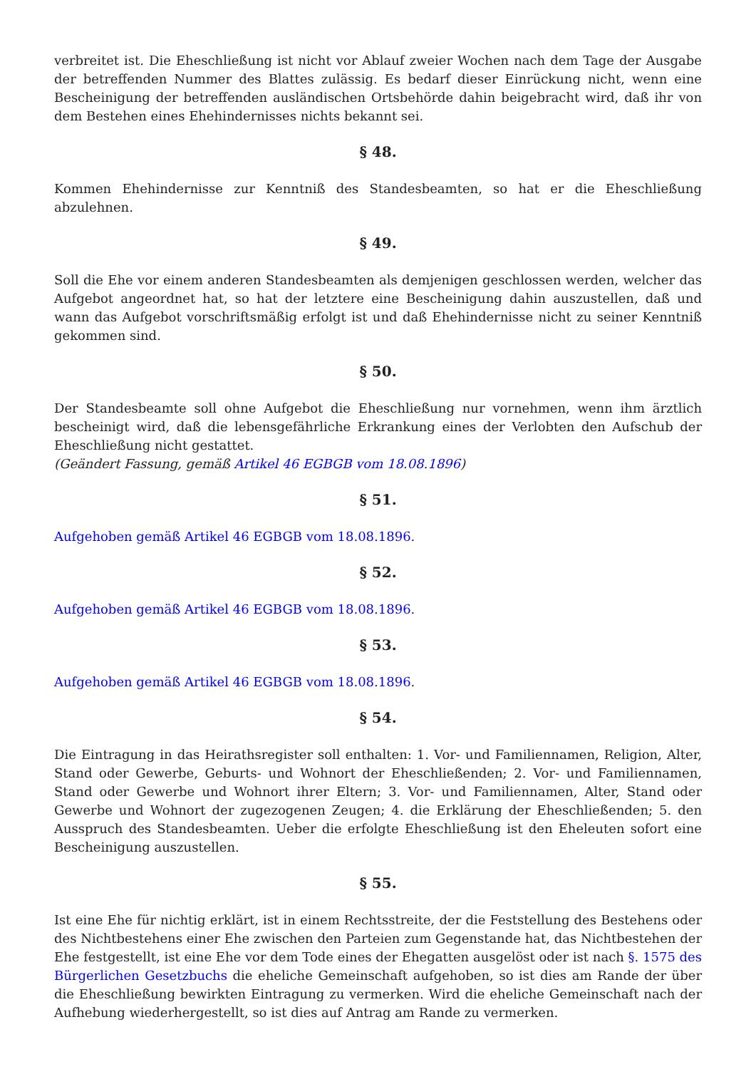verbreitet ist. Die Eheschließung ist nicht vor Ablauf zweier Wochen nach dem Tage der Ausgabe der betreffenden Nummer des Blattes zulässig. Es bedarf dieser Einrückung nicht, wenn eine Bescheinigung der betreffenden ausländischen Ortsbehörde dahin beigebracht wird, daß ihr von dem Bestehen eines Ehehindernisses nichts bekannt sei.
§ 48.
Kommen Ehehindernisse zur Kenntniß des Standesbeamten, so hat er die Eheschließung abzulehnen.
§ 49.
Soll die Ehe vor einem anderen Standesbeamten als demjenigen geschlossen werden, welcher das Aufgebot angeordnet hat, so hat der letztere eine Bescheinigung dahin auszustellen, daß und wann das Aufgebot vorschriftsmäßig erfolgt ist und daß Ehehindernisse nicht zu seiner Kenntniß gekommen sind.
§ 50.
Der Standesbeamte soll ohne Aufgebot die Eheschließung nur vornehmen, wenn ihm ärztlich bescheinigt wird, daß die lebensgefährliche Erkrankung eines der Verlobten den Aufschub der Eheschließung nicht gestattet.
(Geändert Fassung, gemäß Artikel 46 EGBGB vom 18.08.1896)
§ 51.
Aufgehoben gemäß Artikel 46 EGBGB vom 18.08.1896.
§ 52.
Aufgehoben gemäß Artikel 46 EGBGB vom 18.08.1896.
§ 53.
Aufgehoben gemäß Artikel 46 EGBGB vom 18.08.1896.
§ 54.
Die Eintragung in das Heirathsregister soll enthalten: 1. Vor- und Familiennamen, Religion, Alter, Stand oder Gewerbe, Geburts- und Wohnort der Eheschließenden; 2. Vor- und Familiennamen, Stand oder Gewerbe und Wohnort ihrer Eltern; 3. Vor- und Familiennamen, Alter, Stand oder Gewerbe und Wohnort der zugezogenen Zeugen; 4. die Erklärung der Eheschließenden; 5. den Ausspruch des Standesbeamten. Ueber die erfolgte Eheschließung ist den Eheleuten sofort eine Bescheinigung auszustellen.
§ 55.
Ist eine Ehe für nichtig erklärt, ist in einem Rechtsstreite, der die Feststellung des Bestehens oder des Nichtbestehens einer Ehe zwischen den Parteien zum Gegenstande hat, das Nichtbestehen der Ehe festgestellt, ist eine Ehe vor dem Tode eines der Ehegatten ausgelöst oder ist nach §. 1575 des Bürgerlichen Gesetzbuchs die eheliche Gemeinschaft aufgehoben, so ist dies am Rande der über die Eheschließung bewirkten Eintragung zu vermerken. Wird die eheliche Gemeinschaft nach der Aufhebung wiederhergestellt, so ist dies auf Antrag am Rande zu vermerken.